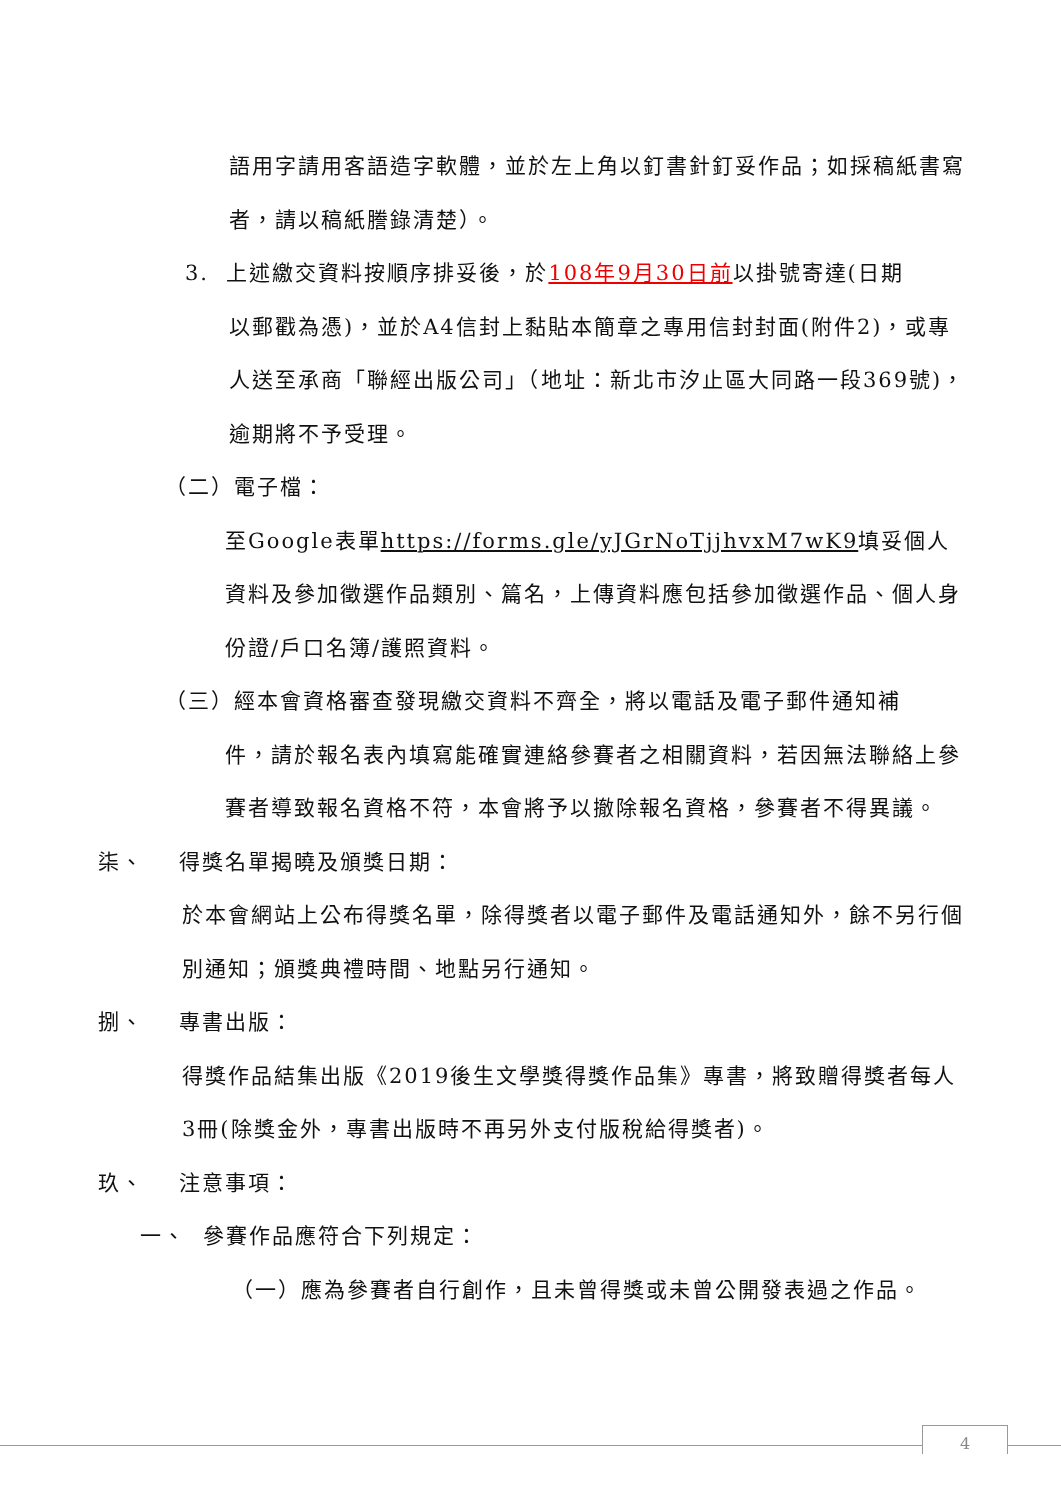語用字請用客語造字軟體，並於左上角以釘書針釘妥作品；如採稿紙書寫者，請以稿紙謄錄清楚）。
3. 上述繳交資料按順序排妥後，於108年9月30日前以掛號寄達(日期
以郵戳為憑)，並於A4信封上黏貼本簡章之專用信封封面(附件2)，或專人送至承商「聯經出版公司」（地址：新北市汐止區大同路一段369號)，逾期將不予受理。
（二）電子檔：
至Google表單https://forms.gle/yJGrNoTjjhvxM7wK9填妥個人資料及參加徵選作品類別、篇名，上傳資料應包括參加徵選作品、個人身份證/戶口名簿/護照資料。
（三）經本會資格審查發現繳交資料不齊全，將以電話及電子郵件通知補
件，請於報名表內填寫能確實連絡參賽者之相關資料，若因無法聯絡上參賽者導致報名資格不符，本會將予以撤除報名資格，參賽者不得異議。
柒、 得獎名單揭曉及頒獎日期：
於本會網站上公布得獎名單，除得獎者以電子郵件及電話通知外，餘不另行個別通知；頒獎典禮時間、地點另行通知。
捌、 專書出版：
得獎作品結集出版《2019後生文學獎得獎作品集》專書，將致贈得獎者每人3冊(除獎金外，專書出版時不再另外支付版稅給得獎者)。
玖、 注意事項：
一、 參賽作品應符合下列規定：
（一）應為參賽者自行創作，且未曾得獎或未曾公開發表過之作品。
4